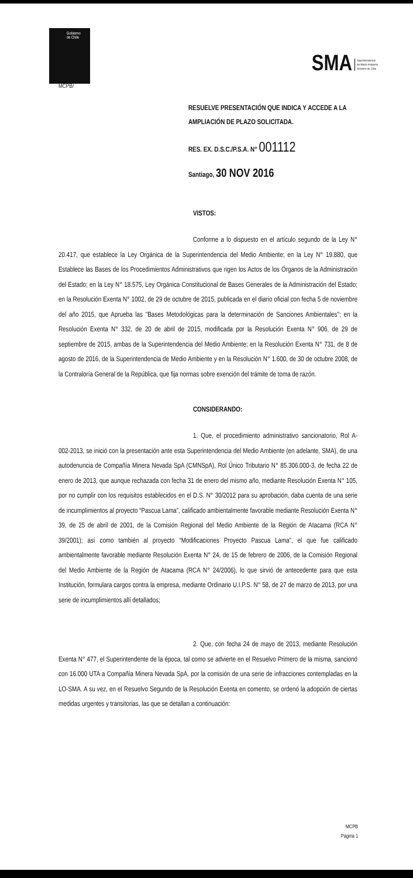Gobierno
de Chile
SMA Superintendencia
del Medio Ambiente
Gobierno de Chile
MCPB/
RESUELVE PRESENTACIÓN QUE INDICA Y ACCEDE A LA AMPLIACIÓN DE PLAZO SOLICITADA.
RES. EX. D.S.C./P.S.A. N° 001112
Santiago, 30 NOV 2016
VISTOS:
Conforme a lo dispuesto en el artículo segundo de la Ley N° 20.417, que establece la Ley Orgánica de la Superintendencia del Medio Ambiente; en la Ley N° 19.880, que Establece las Bases de los Procedimientos Administrativos que rigen los Actos de los Órganos de la Administración del Estado; en la Ley N° 18.575, Ley Orgánica Constitucional de Bases Generales de la Administración del Estado; en la Resolución Exenta N° 1002, de 29 de octubre de 2015, publicada en el diario oficial con fecha 5 de noviembre del año 2015, que Aprueba las "Bases Metodológicas para la determinación de Sanciones Ambientales"; en la Resolución Exenta N° 332, de 20 de abril de 2015, modificada por la Resolución Exenta N° 906, de 29 de septiembre de 2015, ambas de la Superintendencia del Medio Ambiente; en la Resolución Exenta N° 731, de 8 de agosto de 2016, de la Superintendencia de Medio Ambiente y en la Resolución N° 1.600, de 30 de octubre 2008, de la Contraloría General de la República, que fija normas sobre exención del trámite de toma de razón.
CONSIDERANDO:
1. Que, el procedimiento administrativo sancionatorio, Rol A-002-2013, se inició con la presentación ante esta Superintendencia del Medio Ambiente (en adelante, SMA), de una autodenuncia de Compañía Minera Nevada SpA (CMNSpA), Rol Único Tributario N° 85.306.000-3, de fecha 22 de enero de 2013, que aunque rechazada con fecha 31 de enero del mismo año, mediante Resolución Exenta N° 105, por no cumplir con los requisitos establecidos en el D.S. N° 30/2012 para su aprobación, daba cuenta de una serie de incumplimientos al proyecto “Pascua Lama”, calificado ambientalmente favorable mediante Resolución Exenta N° 39, de 25 de abril de 2001, de la Comisión Regional del Medio Ambiente de la Región de Atacama (RCA N° 39/2001); así como también al proyecto “Modificaciones Proyecto Pascua Lama”, el que fue calificado ambientalmente favorable mediante Resolución Exenta N° 24, de 15 de febrero de 2006, de la Comisión Regional del Medio Ambiente de la Región de Atacama (RCA N° 24/2006), lo que sirvió de antecedente para que esta Institución, formulara cargos contra la empresa, mediante Ordinario U.I.P.S. N° 58, de 27 de marzo de 2013, por una serie de incumplimientos allí detallados;
2. Que, con fecha 24 de mayo de 2013, mediante Resolución Exenta N° 477, el Superintendente de la época, tal como se advierte en el Resuelvo Primero de la misma, sancionó con 16.000 UTA a Compañía Minera Nevada SpA, por la comisión de una serie de infracciones contempladas en la LO-SMA. A su vez, en el Resuelvo Segundo de la Resolución Exenta en comento, se ordenó la adopción de ciertas medidas urgentes y transitorias, las que se detallan a continuación:
MCPB
Página 1